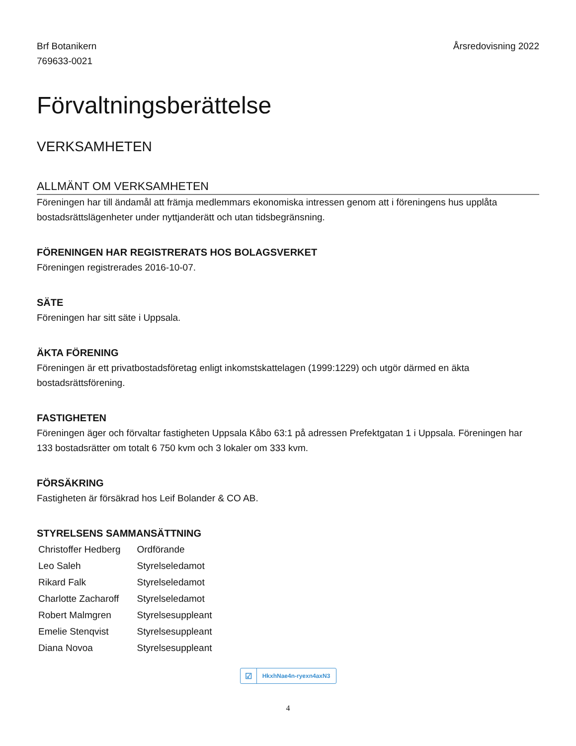Brf Botanikern
769633-0021
Årsredovisning 2022
Förvaltningsberättelse
VERKSAMHETEN
ALLMÄNT OM VERKSAMHETEN
Föreningen har till ändamål att främja medlemmars ekonomiska intressen genom att i föreningens hus upplåta bostadsrättslägenheter under nyttjanderätt och utan tidsbegränsning.
FÖRENINGEN HAR REGISTRERATS HOS BOLAGSVERKET
Föreningen registrerades 2016-10-07.
SÄTE
Föreningen har sitt säte i Uppsala.
ÄKTA FÖRENING
Föreningen är ett privatbostadsföretag enligt inkomstskattelagen (1999:1229) och utgör därmed en äkta bostadsrättsförening.
FASTIGHETEN
Föreningen äger och förvaltar fastigheten Uppsala Kåbo 63:1 på adressen Prefektgatan 1 i Uppsala. Föreningen har 133 bostadsrätter om totalt 6 750 kvm och 3 lokaler om 333 kvm.
FÖRSÄKRING
Fastigheten är försäkrad hos Leif Bolander & CO AB.
STYRELSENS SAMMANSÄTTNING
| Christoffer Hedberg | Ordförande |
| Leo Saleh | Styrelseledamot |
| Rikard Falk | Styrelseledamot |
| Charlotte Zacharoff | Styrelseledamot |
| Robert Malmgren | Styrelsesuppleant |
| Emelie Stenqvist | Styrelsesuppleant |
| Diana Novoa | Styrelsesuppleant |
☑ HkxhNae4n-ryexn4axN3
4